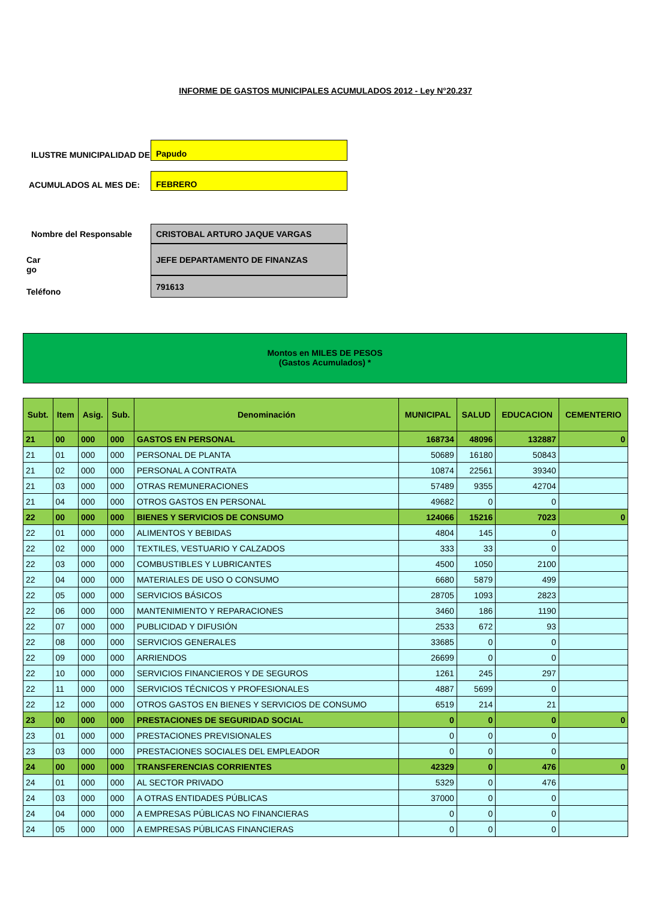INFORME DE GASTOS MUNICIPALES ACUMULADOS 2012 - Ley N°20.237
ILUSTRE MUNICIPALIDAD DE
Papudo
ACUMULADOS AL MES DE:
FEBRERO
Nombre del Responsable
Car
go
Teléfono
CRISTOBAL ARTURO JAQUE VARGAS
JEFE DEPARTAMENTO DE FINANZAS
791613
Montos en MILES DE PESOS
(Gastos Acumulados) *
| Subt. | Item | Asig. | Sub. | Denominación | MUNICIPAL | SALUD | EDUCACION | CEMENTERIO |
| --- | --- | --- | --- | --- | --- | --- | --- | --- |
| 21 | 00 | 000 | 000 | GASTOS EN PERSONAL | 168734 | 48096 | 132887 | 0 |
| 21 | 01 | 000 | 000 | PERSONAL DE PLANTA | 50689 | 16180 | 50843 | |
| 21 | 02 | 000 | 000 | PERSONAL A CONTRATA | 10874 | 22561 | 39340 | |
| 21 | 03 | 000 | 000 | OTRAS REMUNERACIONES | 57489 | 9355 | 42704 | |
| 21 | 04 | 000 | 000 | OTROS GASTOS EN PERSONAL | 49682 | 0 | 0 | |
| 22 | 00 | 000 | 000 | BIENES Y SERVICIOS DE CONSUMO | 124066 | 15216 | 7023 | 0 |
| 22 | 01 | 000 | 000 | ALIMENTOS Y BEBIDAS | 4804 | 145 | 0 | |
| 22 | 02 | 000 | 000 | TEXTILES, VESTUARIO Y CALZADOS | 333 | 33 | 0 | |
| 22 | 03 | 000 | 000 | COMBUSTIBLES Y LUBRICANTES | 4500 | 1050 | 2100 | |
| 22 | 04 | 000 | 000 | MATERIALES DE USO O CONSUMO | 6680 | 5879 | 499 | |
| 22 | 05 | 000 | 000 | SERVICIOS BÁSICOS | 28705 | 1093 | 2823 | |
| 22 | 06 | 000 | 000 | MANTENIMIENTO Y REPARACIONES | 3460 | 186 | 1190 | |
| 22 | 07 | 000 | 000 | PUBLICIDAD Y DIFUSIÓN | 2533 | 672 | 93 | |
| 22 | 08 | 000 | 000 | SERVICIOS GENERALES | 33685 | 0 | 0 | |
| 22 | 09 | 000 | 000 | ARRIENDOS | 26699 | 0 | 0 | |
| 22 | 10 | 000 | 000 | SERVICIOS FINANCIEROS Y DE SEGUROS | 1261 | 245 | 297 | |
| 22 | 11 | 000 | 000 | SERVICIOS TÉCNICOS Y PROFESIONALES | 4887 | 5699 | 0 | |
| 22 | 12 | 000 | 000 | OTROS GASTOS EN BIENES Y SERVICIOS DE CONSUMO | 6519 | 214 | 21 | |
| 23 | 00 | 000 | 000 | PRESTACIONES DE SEGURIDAD SOCIAL | 0 | 0 | 0 | 0 |
| 23 | 01 | 000 | 000 | PRESTACIONES PREVISIONALES | 0 | 0 | 0 | |
| 23 | 03 | 000 | 000 | PRESTACIONES SOCIALES DEL EMPLEADOR | 0 | 0 | 0 | |
| 24 | 00 | 000 | 000 | TRANSFERENCIAS CORRIENTES | 42329 | 0 | 476 | 0 |
| 24 | 01 | 000 | 000 | AL SECTOR PRIVADO | 5329 | 0 | 476 | |
| 24 | 03 | 000 | 000 | A OTRAS ENTIDADES PÚBLICAS | 37000 | 0 | 0 | |
| 24 | 04 | 000 | 000 | A EMPRESAS PÚBLICAS NO FINANCIERAS | 0 | 0 | 0 | |
| 24 | 05 | 000 | 000 | A EMPRESAS PÚBLICAS FINANCIERAS | 0 | 0 | 0 | |